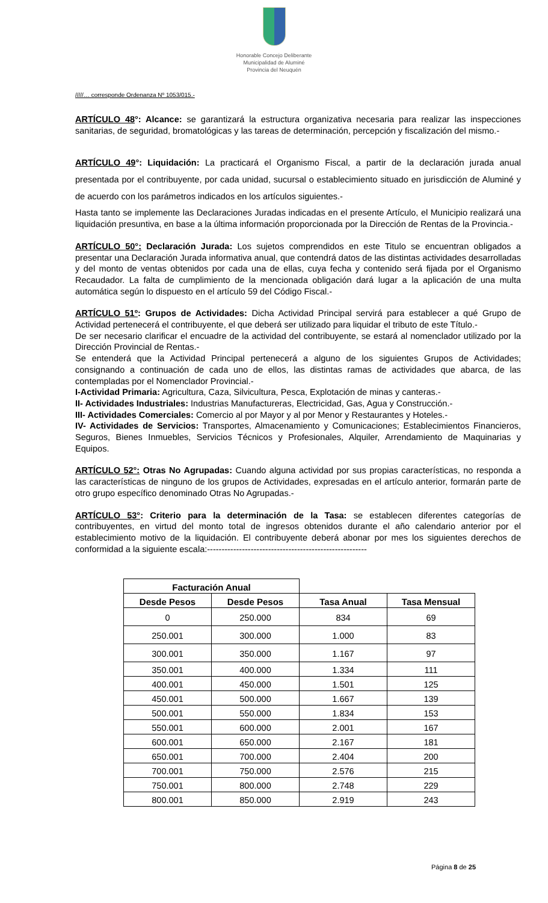Honorable Concejo Deliberante
Municipalidad de Aluminé
Provincia del Neuquén
/////… corresponde Ordenanza Nº 1053/015.-
ARTÍCULO 48°: Alcance: se garantizará la estructura organizativa necesaria para realizar las inspecciones sanitarias, de seguridad, bromatológicas y las tareas de determinación, percepción y fiscalización del mismo.-
ARTÍCULO 49°: Liquidación: La practicará el Organismo Fiscal, a partir de la declaración jurada anual presentada por el contribuyente, por cada unidad, sucursal o establecimiento situado en jurisdicción de Aluminé y de acuerdo con los parámetros indicados en los artículos siguientes.-
Hasta tanto se implemente las Declaraciones Juradas indicadas en el presente Artículo, el Municipio realizará una liquidación presuntiva, en base a la última información proporcionada por la Dirección de Rentas de la Provincia.-
ARTÍCULO 50°: Declaración Jurada: Los sujetos comprendidos en este Titulo se encuentran obligados a presentar una Declaración Jurada informativa anual, que contendrá datos de las distintas actividades desarrolladas y del monto de ventas obtenidos por cada una de ellas, cuya fecha y contenido será fijada por el Organismo Recaudador. La falta de cumplimiento de la mencionada obligación dará lugar a la aplicación de una multa automática según lo dispuesto en el artículo 59 del Código Fiscal.-
ARTÍCULO 51º: Grupos de Actividades: Dicha Actividad Principal servirá para establecer a qué Grupo de Actividad pertenecerá el contribuyente, el que deberá ser utilizado para liquidar el tributo de este Título.-
De ser necesario clarificar el encuadre de la actividad del contribuyente, se estará al nomenclador utilizado por la Dirección Provincial de Rentas.-
Se entenderá que la Actividad Principal pertenecerá a alguno de los siguientes Grupos de Actividades; consignando a continuación de cada uno de ellos, las distintas ramas de actividades que abarca, de las contempladas por el Nomenclador Provincial.-
I-Actividad Primaria: Agricultura, Caza, Silvicultura, Pesca, Explotación de minas y canteras.-
II- Actividades Industriales: Industrias Manufactureras, Electricidad, Gas, Agua y Construcción.-
III- Actividades Comerciales: Comercio al por Mayor y al por Menor y Restaurantes y Hoteles.-
IV- Actividades de Servicios: Transportes, Almacenamiento y Comunicaciones; Establecimientos Financieros, Seguros, Bienes Inmuebles, Servicios Técnicos y Profesionales, Alquiler, Arrendamiento de Maquinarias y Equipos.
ARTÍCULO 52°: Otras No Agrupadas: Cuando alguna actividad por sus propias características, no responda a las características de ninguno de los grupos de Actividades, expresadas en el artículo anterior, formarán parte de otro grupo específico denominado Otras No Agrupadas.-
ARTÍCULO 53°: Criterio para la determinación de la Tasa: se establecen diferentes categorías de contribuyentes, en virtud del monto total de ingresos obtenidos durante el año calendario anterior por el establecimiento motivo de la liquidación. El contribuyente deberá abonar por mes los siguientes derechos de conformidad a la siguiente escala:-------------------------------------------------------
| Facturación Anual | | | |
| --- | --- | --- | --- |
| Desde Pesos | Desde Pesos | Tasa Anual | Tasa Mensual |
| 0 | 250.000 | 834 | 69 |
| 250.001 | 300.000 | 1.000 | 83 |
| 300.001 | 350.000 | 1.167 | 97 |
| 350.001 | 400.000 | 1.334 | 111 |
| 400.001 | 450.000 | 1.501 | 125 |
| 450.001 | 500.000 | 1.667 | 139 |
| 500.001 | 550.000 | 1.834 | 153 |
| 550.001 | 600.000 | 2.001 | 167 |
| 600.001 | 650.000 | 2.167 | 181 |
| 650.001 | 700.000 | 2.404 | 200 |
| 700.001 | 750.000 | 2.576 | 215 |
| 750.001 | 800.000 | 2.748 | 229 |
| 800.001 | 850.000 | 2.919 | 243 |
Página 8 de 25